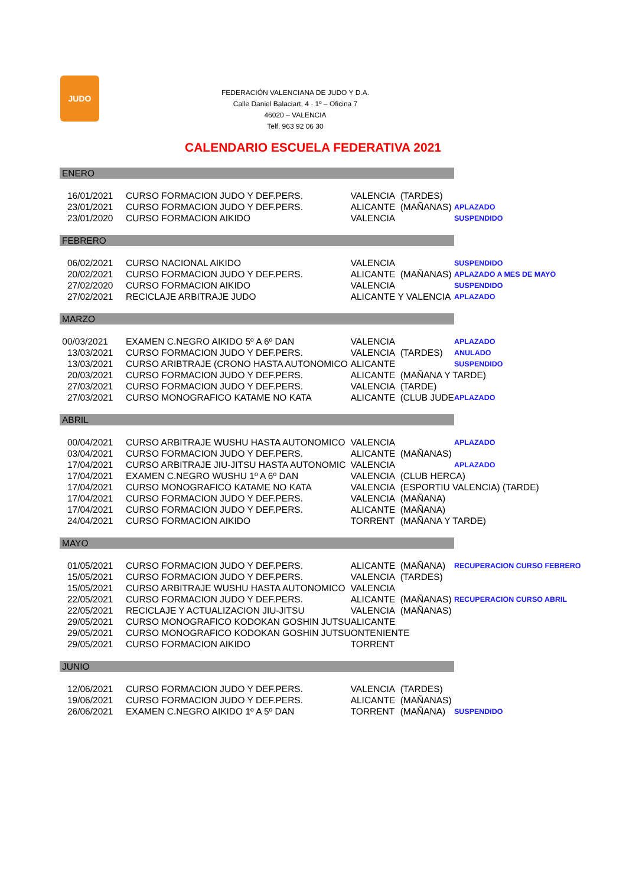JUDO
FEDERACIÓN VALENCIANA DE JUDO Y D.A.
Calle Daniel Balaciart, 4 · 1º – Oficina 7
46020 – VALENCIA
Telf. 963 92 06 30
CALENDARIO ESCUELA FEDERATIVA 2021
| ENERO | | | | |
| 16/01/2021 | CURSO FORMACION JUDO Y DEF.PERS. | VALENCIA | (TARDES) | |
| 23/01/2021 | CURSO FORMACION JUDO Y DEF.PERS. | ALICANTE | (MAÑANAS) | APLAZADO |
| 23/01/2020 | CURSO FORMACION AIKIDO | VALENCIA | | SUSPENDIDO |
| FEBRERO | | | | |
| 06/02/2021 | CURSO NACIONAL AIKIDO | VALENCIA | | SUSPENDIDO |
| 20/02/2021 | CURSO FORMACION JUDO Y DEF.PERS. | ALICANTE | (MAÑANAS) | APLAZADO A MES DE MAYO |
| 27/02/2020 | CURSO FORMACION AIKIDO | VALENCIA | | SUSPENDIDO |
| 27/02/2021 | RECICLAJE ARBITRAJE JUDO | ALICANTE Y VALENCIA | | APLAZADO |
| MARZO | | | | |
| 00/03/2021 | EXAMEN C.NEGRO AIKIDO 5º A 6º DAN | VALENCIA | | APLAZADO |
| 13/03/2021 | CURSO FORMACION JUDO Y DEF.PERS. | VALENCIA | (TARDES) | ANULADO |
| 13/03/2021 | CURSO ARIBTRAJE (CRONO HASTA AUTONOMICO | ALICANTE | | SUSPENDIDO |
| 20/03/2021 | CURSO FORMACION JUDO Y DEF.PERS. | ALICANTE | (MAÑANA Y TARDE) | |
| 27/03/2021 | CURSO FORMACION JUDO Y DEF.PERS. | VALENCIA | (TARDE) | |
| 27/03/2021 | CURSO MONOGRAFICO KATAME NO KATA | ALICANTE | (CLUB JUDE | APLAZADO |
| ABRIL | | | | |
| 00/04/2021 | CURSO ARBITRAJE WUSHU HASTA AUTONOMICO | VALENCIA | | APLAZADO |
| 03/04/2021 | CURSO FORMACION JUDO Y DEF.PERS. | ALICANTE | (MAÑANAS) | |
| 17/04/2021 | CURSO ARBITRAJE JIU-JITSU HASTA AUTONOMIC | VALENCIA | | APLAZADO |
| 17/04/2021 | EXAMEN C.NEGRO WUSHU 1º A 6º DAN | VALENCIA | (CLUB HERCA) | |
| 17/04/2021 | CURSO MONOGRAFICO KATAME NO KATA | VALENCIA | (ESPORTIU VALENCIA) (TARDE) | |
| 17/04/2021 | CURSO FORMACION JUDO Y DEF.PERS. | VALENCIA | (MAÑANA) | |
| 17/04/2021 | CURSO FORMACION JUDO Y DEF.PERS. | ALICANTE | (MAÑANA) | |
| 24/04/2021 | CURSO FORMACION AIKIDO | TORRENT | (MAÑANA Y TARDE) | |
| MAYO | | | | |
| 01/05/2021 | CURSO FORMACION JUDO Y DEF.PERS. | ALICANTE | (MAÑANA) | RECUPERACION CURSO FEBRERO |
| 15/05/2021 | CURSO FORMACION JUDO Y DEF.PERS. | VALENCIA | (TARDES) | |
| 15/05/2021 | CURSO ARBITRAJE WUSHU HASTA AUTONOMICO | VALENCIA | | |
| 22/05/2021 | CURSO FORMACION JUDO Y DEF.PERS. | ALICANTE | (MAÑANAS) | RECUPERACION CURSO ABRIL |
| 22/05/2021 | RECICLAJE Y ACTUALIZACION JIU-JITSU | VALENCIA | (MAÑANAS) | |
| 29/05/2021 | CURSO MONOGRAFICO KODOKAN GOSHIN JUTSU | ALICANTE | | |
| 29/05/2021 | CURSO MONOGRAFICO KODOKAN GOSHIN JUTSU | ONTENIENTE | | |
| 29/05/2021 | CURSO FORMACION AIKIDO | TORRENT | | |
| JUNIO | | | | |
| 12/06/2021 | CURSO FORMACION JUDO Y DEF.PERS. | VALENCIA | (TARDES) | |
| 19/06/2021 | CURSO FORMACION JUDO Y DEF.PERS. | ALICANTE | (MAÑANAS) | |
| 26/06/2021 | EXAMEN C.NEGRO AIKIDO 1º A 5º DAN | TORRENT | (MAÑANA) | SUSPENDIDO |